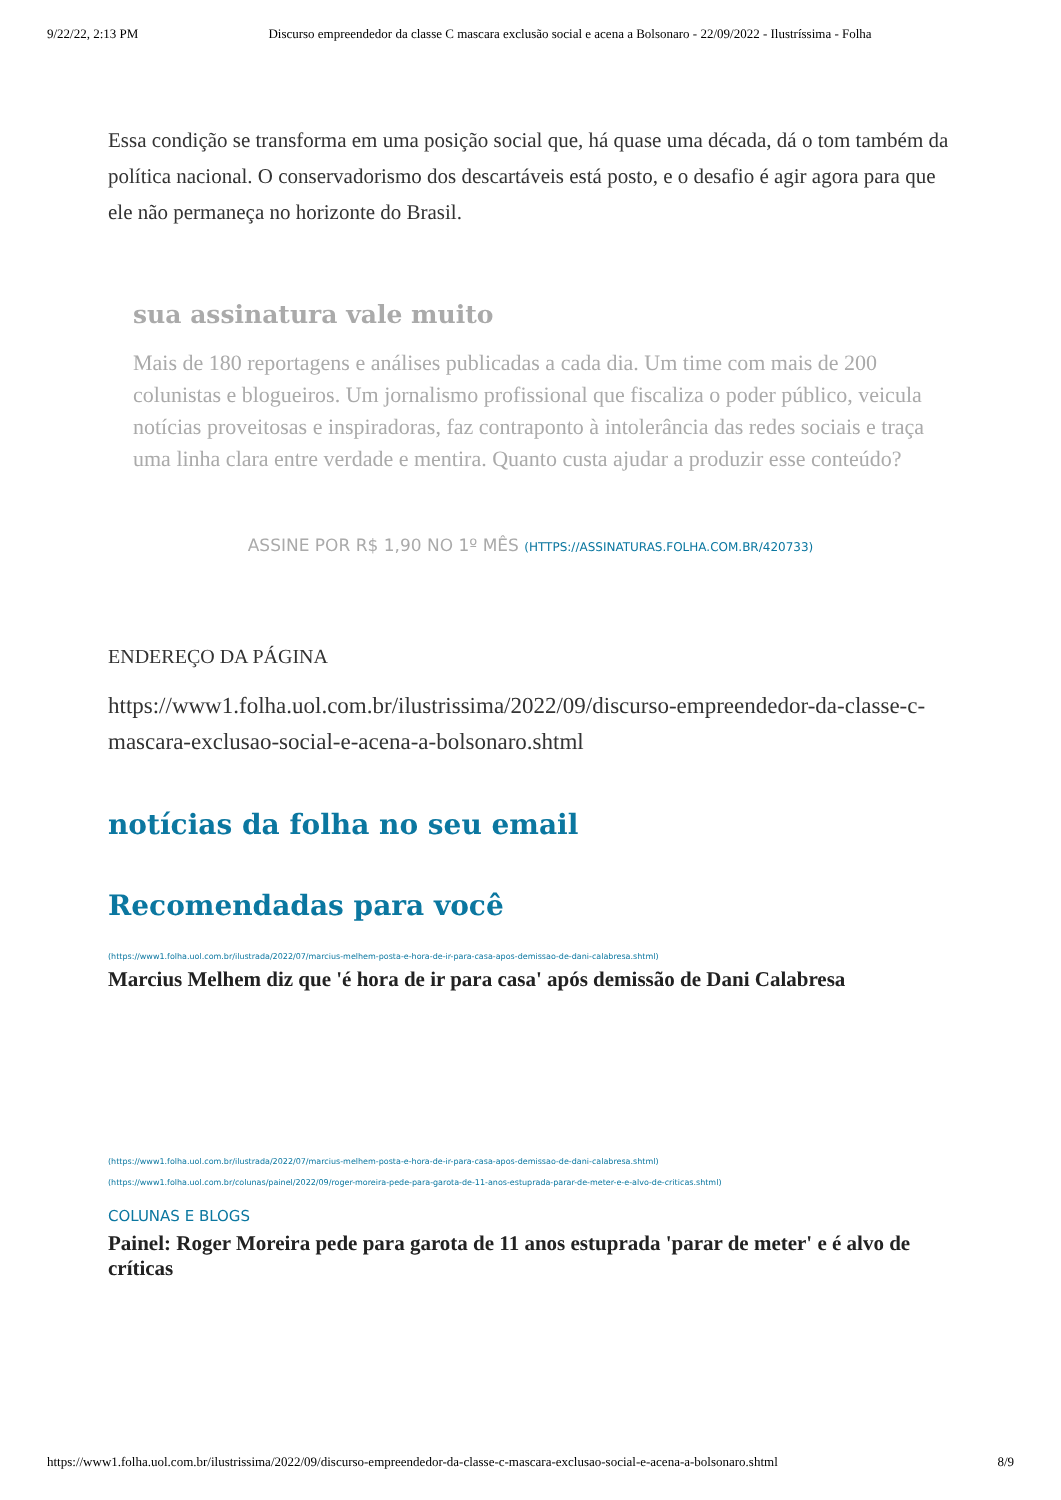9/22/22, 2:13 PM Discurso empreendedor da classe C mascara exclusão social e acena a Bolsonaro - 22/09/2022 - Ilustríssima - Folha
Essa condição se transforma em uma posição social que, há quase uma década, dá o tom também da política nacional. O conservadorismo dos descartáveis está posto, e o desafio é agir agora para que ele não permaneça no horizonte do Brasil.
sua assinatura vale muito
Mais de 180 reportagens e análises publicadas a cada dia. Um time com mais de 200 colunistas e blogueiros. Um jornalismo profissional que fiscaliza o poder público, veicula notícias proveitosas e inspiradoras, faz contraponto à intolerância das redes sociais e traça uma linha clara entre verdade e mentira. Quanto custa ajudar a produzir esse conteúdo?
ASSINE POR R$ 1,90 NO 1º MÊS (HTTPS://ASSINATURAS.FOLHA.COM.BR/420733)
ENDEREÇO DA PÁGINA
https://www1.folha.uol.com.br/ilustrissima/2022/09/discurso-empreendedor-da-classe-c-mascara-exclusao-social-e-acena-a-bolsonaro.shtml
notícias da folha no seu email
Recomendadas para você
(https://www1.folha.uol.com.br/ilustrada/2022/07/marcius-melhem-posta-e-hora-de-ir-para-casa-apos-demissao-de-dani-calabresa.shtml)
Marcius Melhem diz que 'é hora de ir para casa' após demissão de Dani Calabresa
(https://www1.folha.uol.com.br/ilustrada/2022/07/marcius-melhem-posta-e-hora-de-ir-para-casa-apos-demissao-de-dani-calabresa.shtml)
(https://www1.folha.uol.com.br/colunas/painel/2022/09/roger-moreira-pede-para-garota-de-11-anos-estuprada-parar-de-meter-e-e-alvo-de-criticas.shtml)
COLUNAS E BLOGS
Painel: Roger Moreira pede para garota de 11 anos estuprada 'parar de meter' e é alvo de críticas
https://www1.folha.uol.com.br/ilustrissima/2022/09/discurso-empreendedor-da-classe-c-mascara-exclusao-social-e-acena-a-bolsonaro.shtml 8/9